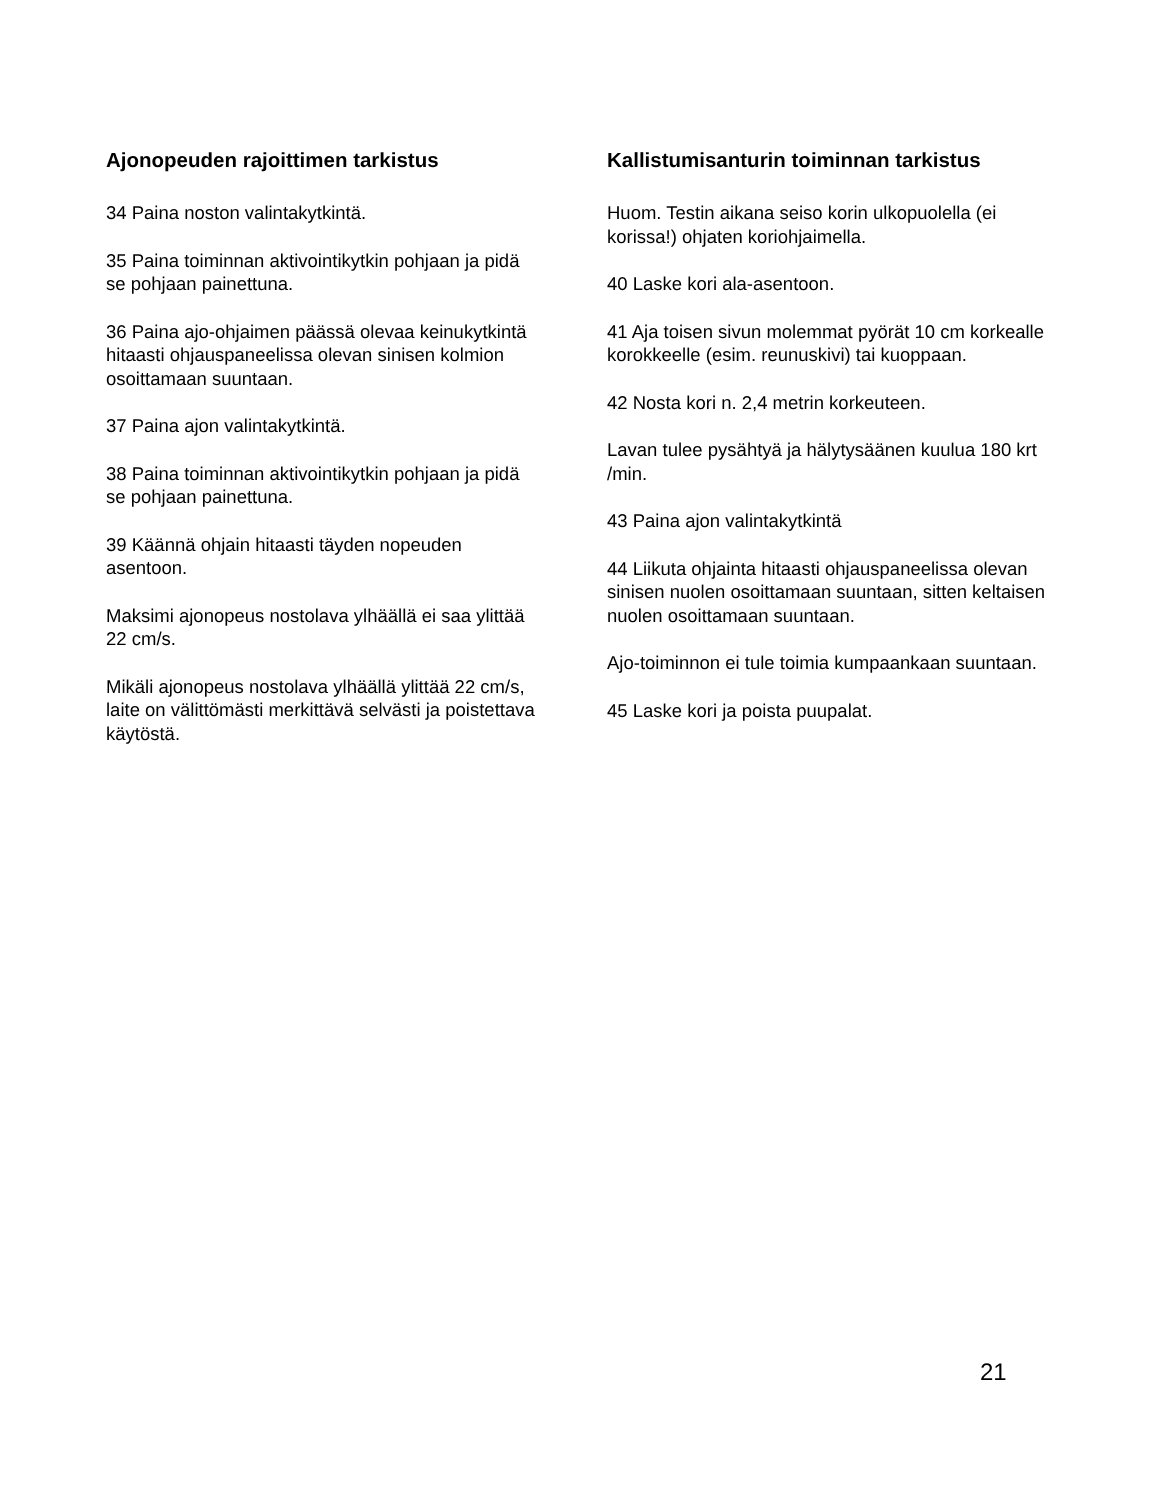Ajonopeuden rajoittimen tarkistus
34 Paina noston valintakytkintä.
35 Paina toiminnan aktivointikytkin pohjaan ja pidä se pohjaan painettuna.
36 Paina ajo-ohjaimen päässä olevaa keinukytkintä hitaasti ohjauspaneelissa olevan sinisen kolmion osoittamaan suuntaan.
37 Paina ajon valintakytkintä.
38 Paina toiminnan aktivointikytkin pohjaan ja pidä se pohjaan painettuna.
39 Käännä ohjain hitaasti täyden nopeuden asentoon.
Maksimi ajonopeus nostolava ylhäällä ei saa ylittää 22 cm/s.
Mikäli ajonopeus nostolava ylhäällä ylittää 22 cm/s, laite on välittömästi merkittävä selvästi ja poistettava käytöstä.
Kallistumisanturin toiminnan tarkistus
Huom. Testin aikana seiso korin ulkopuolella (ei korissa!) ohjaten koriohjaimella.
40 Laske kori ala-asentoon.
41 Aja toisen sivun molemmat pyörät 10 cm korkealle korokkeelle (esim. reunuskivi) tai kuoppaan.
42 Nosta kori n. 2,4 metrin korkeuteen.
Lavan tulee pysähtyä ja hälytysäänen kuulua 180 krt /min.
43 Paina ajon valintakytkintä
44 Liikuta ohjainta hitaasti ohjauspaneelissa olevan sinisen nuolen osoittamaan suuntaan, sitten keltaisen nuolen osoittamaan suuntaan.
Ajo-toiminnon ei tule toimia kumpaankaan suuntaan.
45 Laske kori ja poista puupalat.
21